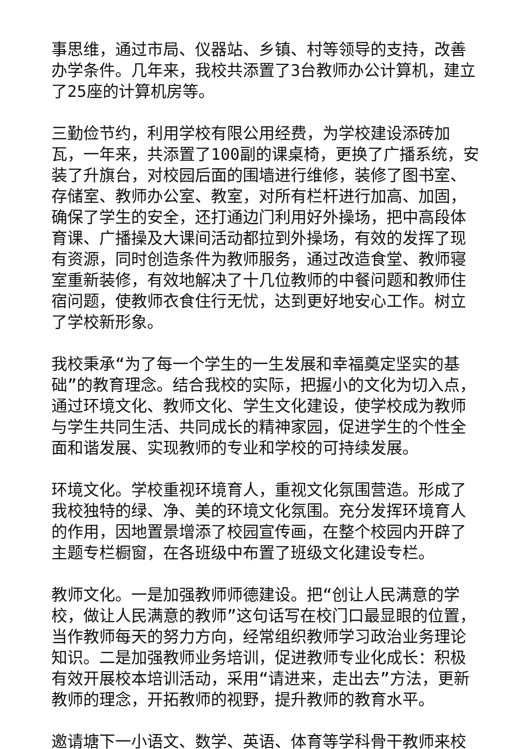事思维，通过市局、仪器站、乡镇、村等领导的支持，改善办学条件。几年来，我校共添置了3台教师办公计算机，建立了25座的计算机房等。
三勤俭节约，利用学校有限公用经费，为学校建设添砖加瓦，一年来，共添置了100副的课桌椅，更换了广播系统，安装了升旗台，对校园后面的围墙进行维修，装修了图书室、存储室、教师办公室、教室，对所有栏杆进行加高、加固，确保了学生的安全，还打通边门利用好外操场，把中高段体育课、广播操及大课间活动都拉到外操场，有效的发挥了现有资源，同时创造条件为教师服务，通过改造食堂、教师寝室重新装修，有效地解决了十几位教师的中餐问题和教师住宿问题，使教师衣食住行无忧，达到更好地安心工作。树立了学校新形象。
我校秉承“为了每一个学生的一生发展和幸福奠定坚实的基础”的教育理念。结合我校的实际，把握小的文化为切入点，通过环境文化、教师文化、学生文化建设，使学校成为教师与学生共同生活、共同成长的精神家园，促进学生的个性全面和谐发展、实现教师的专业和学校的可持续发展。
环境文化。学校重视环境育人，重视文化氛围营造。形成了我校独特的绿、净、美的环境文化氛围。充分发挥环境育人的作用，因地置景增添了校园宣传画，在整个校园内开辟了主题专栏橱窗，在各班级中布置了班级文化建设专栏。
教师文化。一是加强教师师德建设。把“创让人民满意的学校，做让人民满意的教师”这句话写在校门口最显眼的位置，当作教师每天的努力方向，经常组织教师学习政治业务理论知识。二是加强教师业务培训，促进教师专业化成长：积极有效开展校本培训活动，采用“请进来，走出去”方法，更新教师的理念，开拓教师的视野，提升教师的教育水平。
邀请塘下一小语文、数学、英语、体育等学科骨干教师来校